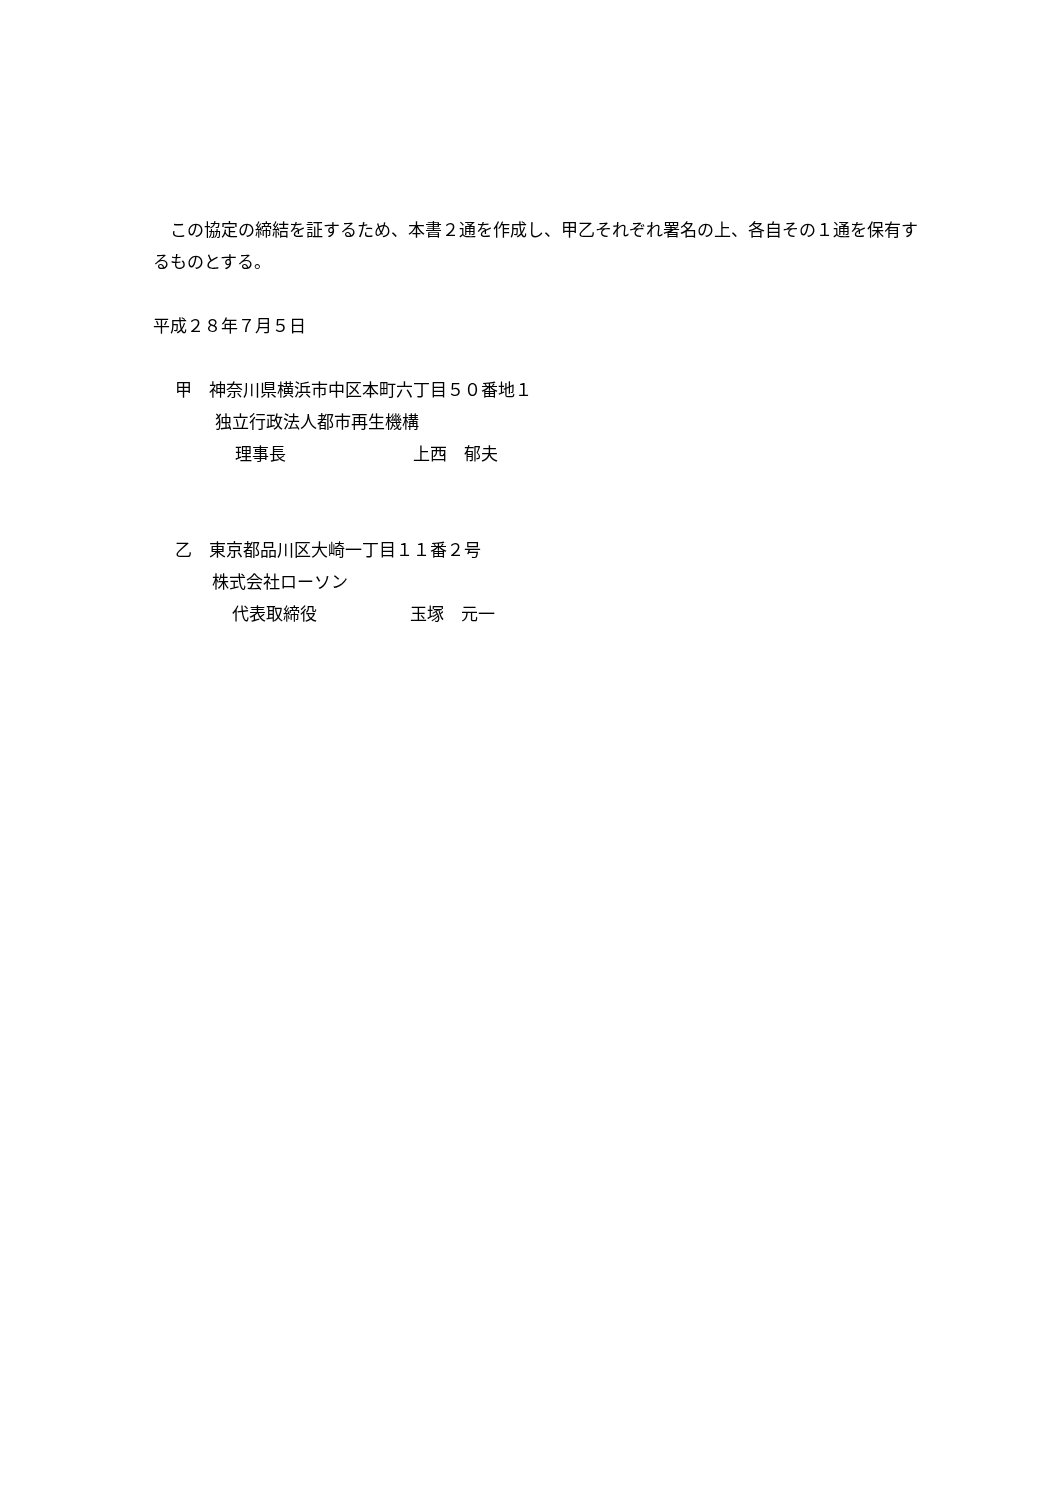この協定の締結を証するため、本書２通を作成し、甲乙それぞれ署名の上、各自その１通を保有するものとする。
平成２８年７月５日
甲　神奈川県横浜市中区本町六丁目５０番地１
独立行政法人都市再生機構
理事長 上西　郁夫
乙　東京都品川区大崎一丁目１１番２号
株式会社ローソン
代表取締役 玉塚　元一